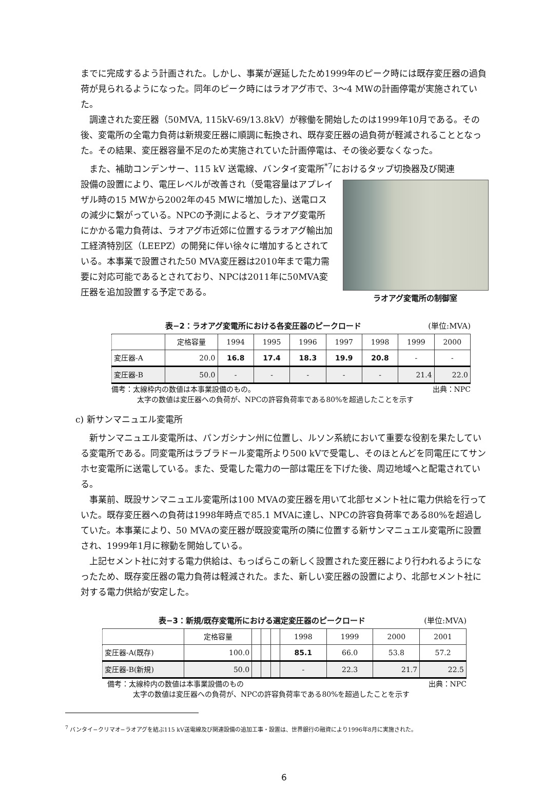までに完成するよう計画された。しかし、事業が遅延したため1999年のピーク時には既存変圧器の過負荷が見られるようになった。同年のピーク時にはラオアグ市で、3〜4 MWの計画停電が実施されていた。
調達された変圧器（50MVA, 115kV-69/13.8kV）が稼働を開始したのは1999年10月である。その後、変電所の全電力負荷は新規変圧器に順調に転換され、既存変圧器の過負荷が軽減されることとなった。その結果、変圧器容量不足のため実施されていた計画停電は、その後必要なくなった。
また、補助コンデンサー、115 kV 送電線、バンタイ変電所<sup>*7</sup>におけるタップ切換器及び関連
ラオアグ変電所の制御室
設備の設置により、電圧レベルが改善され（受電容量はアプレイザル時の15 MWから2002年の45 MWに増加した)、送電ロスの減少に繋がっている。NPCの予測によると、ラオアグ変電所にかかる電力負荷は、ラオアグ市近郊に位置するラオアグ輸出加工経済特別区（LEEPZ）の開発に伴い徐々に増加するとされている。本事業で設置された50 MVA変圧器は2010年まで電力需要に対応可能であるとされており、NPCは2011年に50MVA変圧器を追加設置する予定である。
表−2：ラオアグ変電所における各変圧器のピークロード (単位:MVA)
| | 定格容量 | 1994 | 1995 | 1996 | 1997 | 1998 | 1999 | 2000 |
| --- | --- | --- | --- | --- | --- | --- | --- | --- |
| 変圧器-A | 20.0 | 16.8 | 17.4 | 18.3 | 19.9 | 20.8 | - | - |
| 変圧器-B | 50.0 | - | - | - | - | - | 21.4 | 22.0 |
備考：太線枠内の数値は本事業設備のもの。 出典：NPC
太字の数値は変圧器への負荷が、NPCの許容負荷率である80%を超過したことを示す
c) 新サンマニュエル変電所
新サンマニュエル変電所は、パンガシナン州に位置し、ルソン系統において重要な役割を果たしている変電所である。同変電所はラブラドール変電所より500 kVで受電し、そのほとんどを同電圧にてサンホセ変電所に送電している。また、受電した電力の一部は電圧を下げた後、周辺地域へと配電されている。
事業前、既設サンマニュエル変電所は100 MVAの変圧器を用いて北部セメント社に電力供給を行っていた。既存変圧器への負荷は1998年時点で85.1 MVAに達し、NPCの許容負荷率である80%を超過していた。本事業により、50 MVAの変圧器が既設変電所の隣に位置する新サンマニュエル変電所に設置され、1999年1月に稼動を開始している。
上記セメント社に対する電力供給は、もっぱらこの新しく設置された変圧器により行われるようになったため、既存変圧器の電力負荷は軽減された。また、新しい変圧器の設置により、北部セメント社に対する電力供給が安定した。
表−3：新規/既存変電所における選定変圧器のピークロード (単位:MVA)
| | 定格容量 | | | | 1998 | 1999 | 2000 | 2001 |
| --- | --- | --- | --- | --- | --- | --- | --- | --- |
| 変圧器-A(既存) | 100.0 | | | | 85.1 | 66.0 | 53.8 | 57.2 |
| 変圧器-B(新規) | 50.0 | | | | - | 22.3 | 21.7 | 22.5 |
備考：太線枠内の数値は本事業設備のもの 出典：NPC
太字の数値は変圧器への負荷が、NPCの許容負荷率である80%を超過したことを示す
<sup>7</sup> バンタイ−クリマオ−ラオアグを結ぶ115 kV送電線及び関連設備の追加工事・設置は、世界銀行の融資により1996年8月に実施された。
6